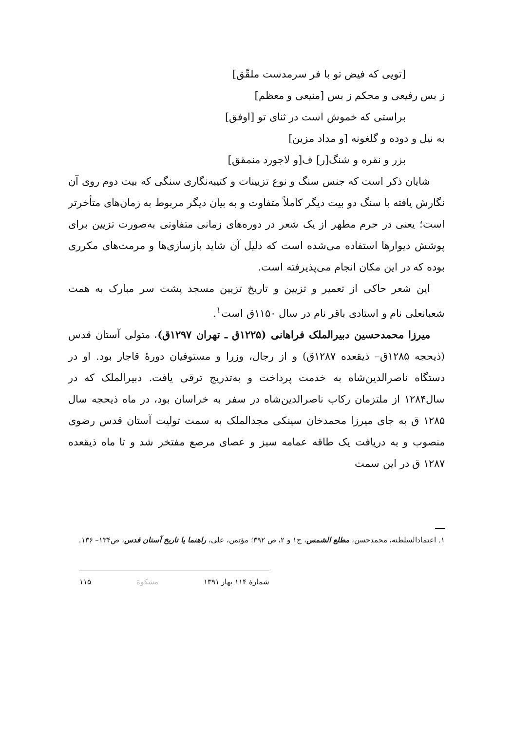[تویی که فیض تو با فر سرمدست ملقّق]
ز بس رفیعی و محکم ز بس [منیعی و معظم]
براستی که خموش است در ثنای تو [اوفق]
به نیل و دوده و گلغونه [و مداد مزین]
بزر و نقره و شنگ[ر] ف[و لاجورد منمقق]
شایان ذکر است که جنس سنگ و نوع تزیینات و کتیبه‌نگاری سنگی که بیت دوم روی آن نگارش یافته با سنگ دو بیت دیگر کاملاً متفاوت و به بیان دیگر مربوط به زمان‌های متأخرتر است؛ یعنی در حرم مطهر از یک شعر در دوره‌های زمانی متفاوتی به‌صورت تزیین برای پوشش دیوارها استفاده می‌شده است که دلیل آن شاید بازسازی‌ها و مرمت‌های مکرری بوده که در این مکان انجام می‌پذیرفته است.
این شعر حاکی از تعمیر و تزیین و تاریخ تزیین مسجد پشت سر مبارک به همت شعبانعلی نام و استادی باقر نام در سال ۱۱۵۰ق است<sup>۱</sup>.
میرزا محمدحسین دبیرالملک فراهانی (۱۲۲۵ق ـ تهران ۱۲۹۷ق)، متولی آستان قدس (ذیحجه ۱۲۸۵ق– ذیقعده ۱۲۸۷ق) و از رجال، وزرا و مستوفیان دورهٔ قاجار بود. او در دستگاه ناصرالدین‌شاه به خدمت پرداخت و به‌تدریج ترقی یافت. دبیرالملک که در سال۱۲۸۴ از ملتزمان رکاب ناصرالدین‌شاه در سفر به خراسان بود، در ماه ذیحجه سال ۱۲۸۵ ق به جای میرزا محمدخان سینکی مجدالملک به سمت تولیت آستان قدس رضوی منصوب و به دریافت یک طاقه عمامه سبز و عصای مرصع مفتخر شد و تا ماه ذیقعده ۱۲۸۷ ق در این سمت
۱. اعتمادالسلطنه، محمدحسن، مطلع الشمس، ج۱ و ۲، ص ۳۹۲؛ مؤتمن، علی، راهنما یا تاریخ آستان قدس، ص۱۳۴– ۱۳۶.
شمارهٔ ۱۱۴ بهار ۱۳۹۱ مشکوة ۱۱۵